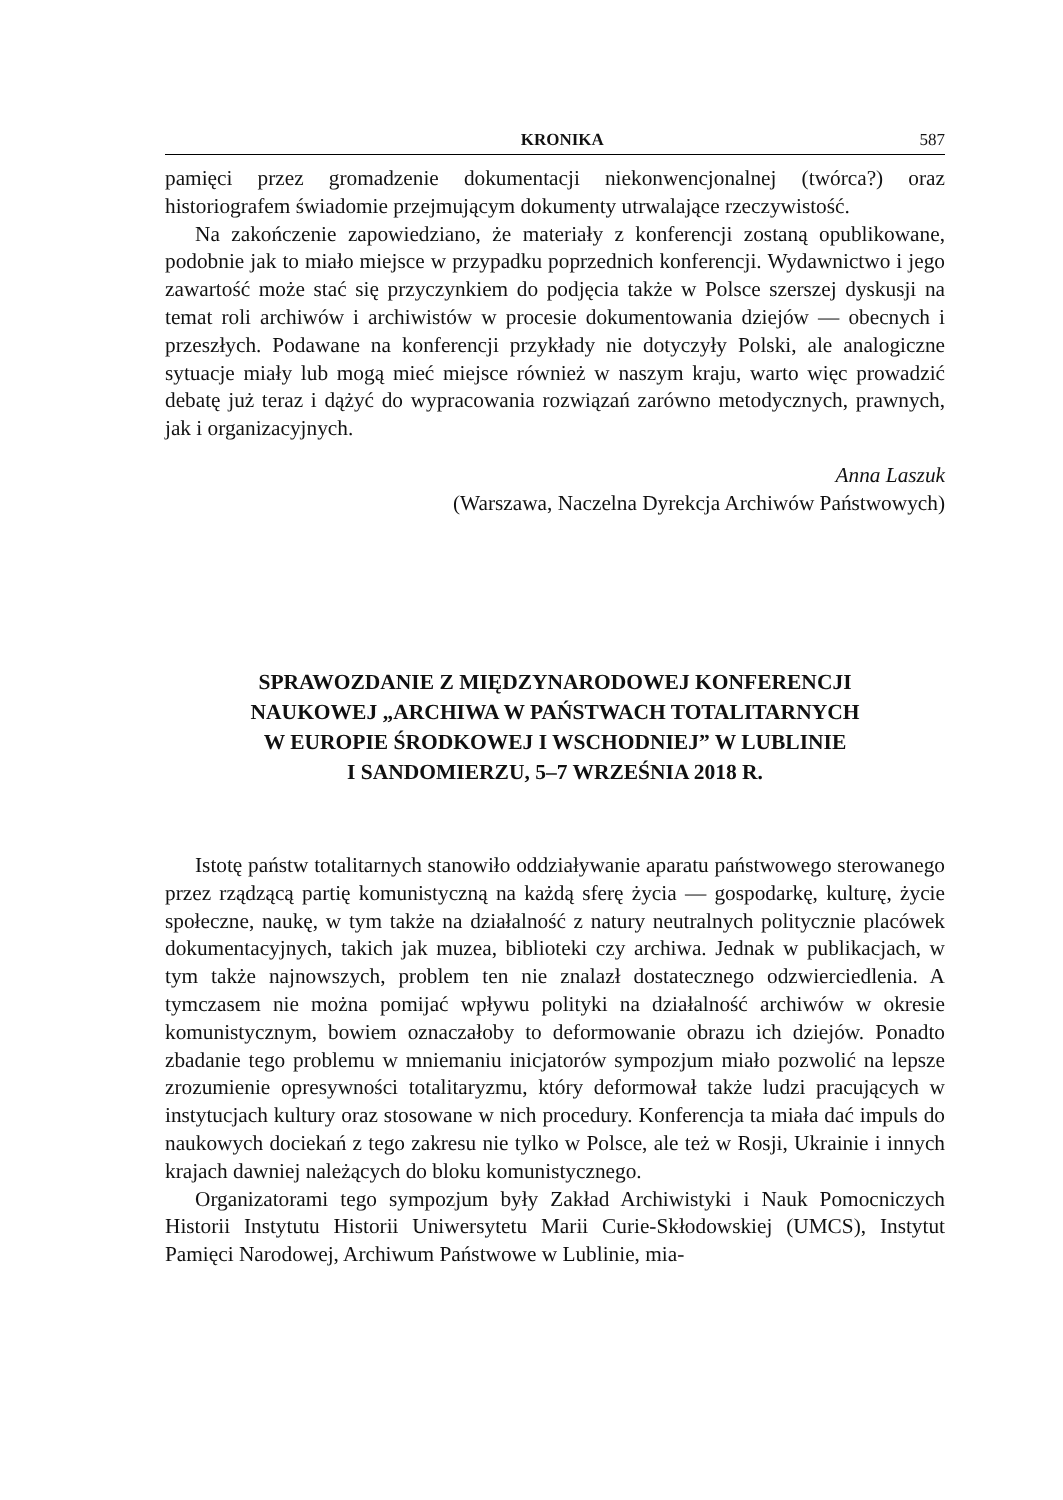KRONIKA 587
pamięci przez gromadzenie dokumentacji niekonwencjonalnej (twórca?) oraz historiografem świadomie przejmującym dokumenty utrwalające rzeczywistość.
Na zakończenie zapowiedziano, że materiały z konferencji zostaną opublikowane, podobnie jak to miało miejsce w przypadku poprzednich konferencji. Wydawnictwo i jego zawartość może stać się przyczynkiem do podjęcia także w Polsce szerszej dyskusji na temat roli archiwów i archiwistów w procesie dokumentowania dziejów — obecnych i przeszłych. Podawane na konferencji przykłady nie dotyczyły Polski, ale analogiczne sytuacje miały lub mogą mieć miejsce również w naszym kraju, warto więc prowadzić debatę już teraz i dążyć do wypracowania rozwiązań zarówno metodycznych, prawnych, jak i organizacyjnych.
Anna Laszuk
(Warszawa, Naczelna Dyrekcja Archiwów Państwowych)
SPRAWOZDANIE Z MIĘDZYNARODOWEJ KONFERENCJI
NAUKOWEJ „ARCHIWA W PAŃSTWACH TOTALITARNYCH
W EUROPIE ŚRODKOWEJ I WSCHODNIEJ” W LUBLINIE
I SANDOMIERZU, 5–7 WRZEŚNIA 2018 R.
Istotę państw totalitarnych stanowiło oddziaływanie aparatu państwowego sterowanego przez rządzącą partię komunistyczną na każdą sferę życia — gospodarkę, kulturę, życie społeczne, naukę, w tym także na działalność z natury neutralnych politycznie placówek dokumentacyjnych, takich jak muzea, biblioteki czy archiwa. Jednak w publikacjach, w tym także najnowszych, problem ten nie znalazł dostatecznego odzwierciedlenia. A tymczasem nie można pomijać wpływu polityki na działalność archiwów w okresie komunistycznym, bowiem oznaczałoby to deformowanie obrazu ich dziejów. Ponadto zbadanie tego problemu w mniemaniu inicjatorów sympozjum miało pozwolić na lepsze zrozumienie opresywności totalitaryzmu, który deformował także ludzi pracujących w instytucjach kultury oraz stosowane w nich procedury. Konferencja ta miała dać impuls do naukowych dociekań z tego zakresu nie tylko w Polsce, ale też w Rosji, Ukrainie i innych krajach dawniej należących do bloku komunistycznego.
Organizatorami tego sympozjum były Zakład Archiwistyki i Nauk Pomocniczych Historii Instytutu Historii Uniwersytetu Marii Curie-Skłodowskiej (UMCS), Instytut Pamięci Narodowej, Archiwum Państwowe w Lublinie, mia-